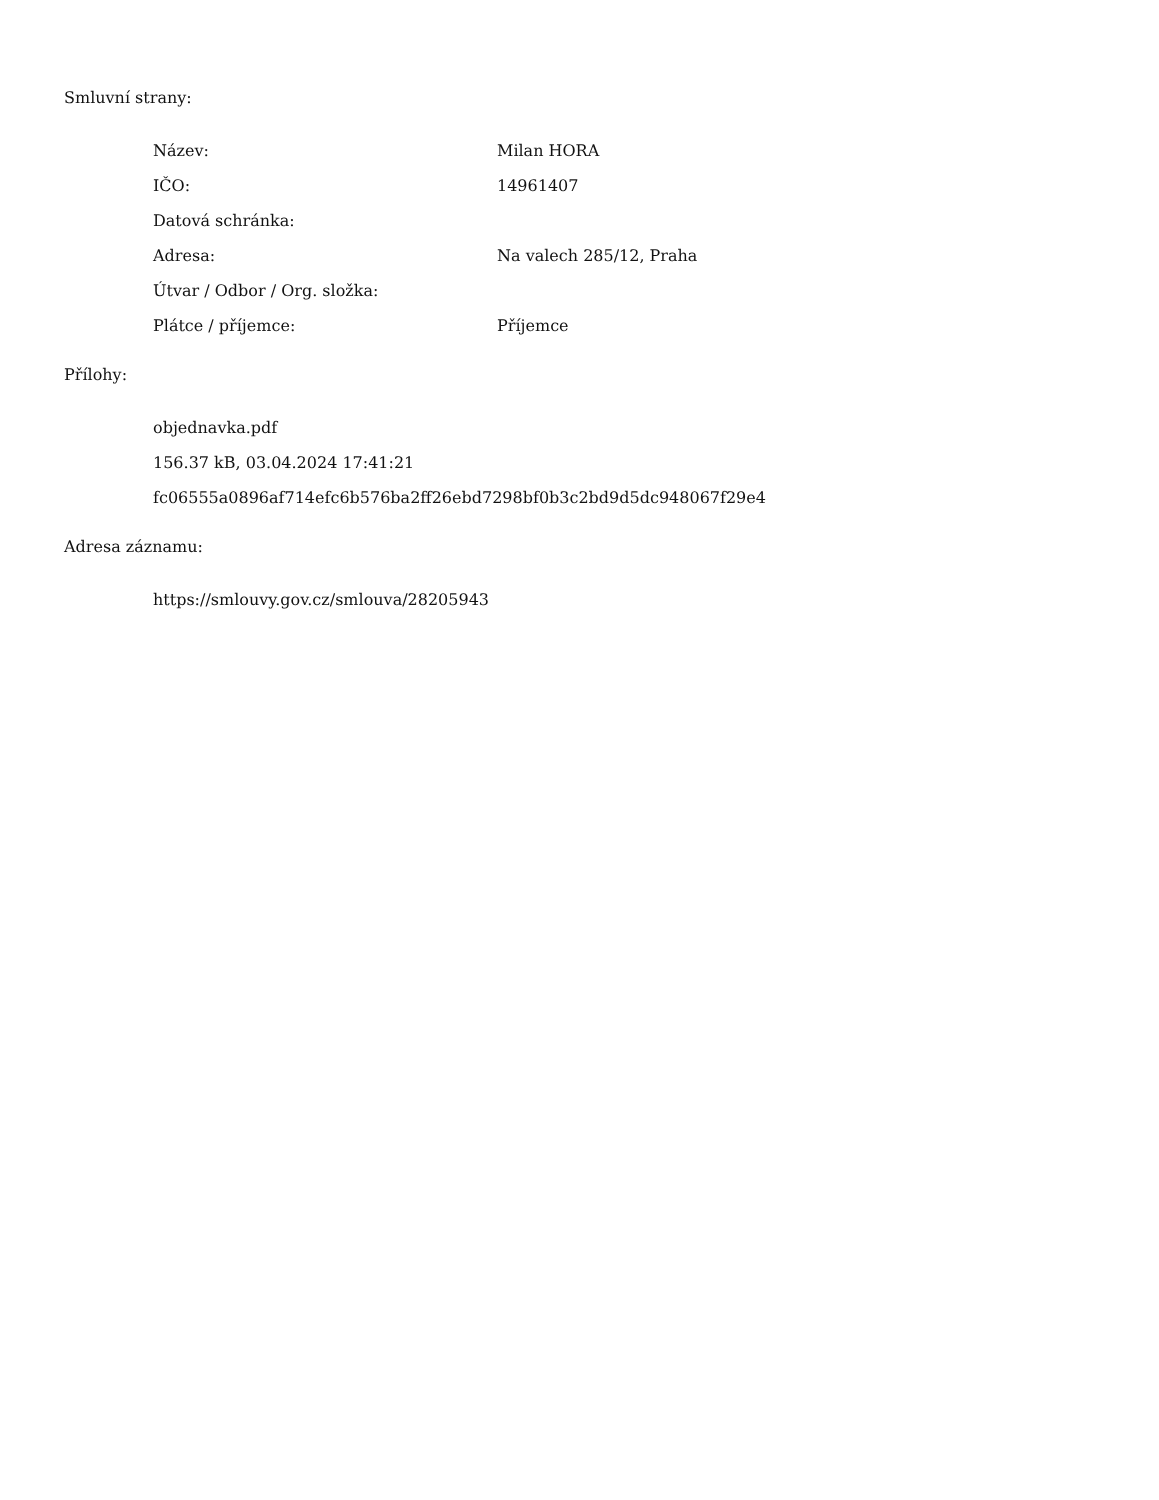Smluvní strany:
| Název: | Milan HORA |
| IČO: | 14961407 |
| Datová schránka: | |
| Adresa: | Na valech 285/12, Praha |
| Útvar / Odbor / Org. složka: | |
| Plátce / příjemce: | Příjemce |
Přílohy:
objednavka.pdf
156.37 kB, 03.04.2024 17:41:21
fc06555a0896af714efc6b576ba2ff26ebd7298bf0b3c2bd9d5dc948067f29e4
Adresa záznamu:
https://smlouvy.gov.cz/smlouva/28205943